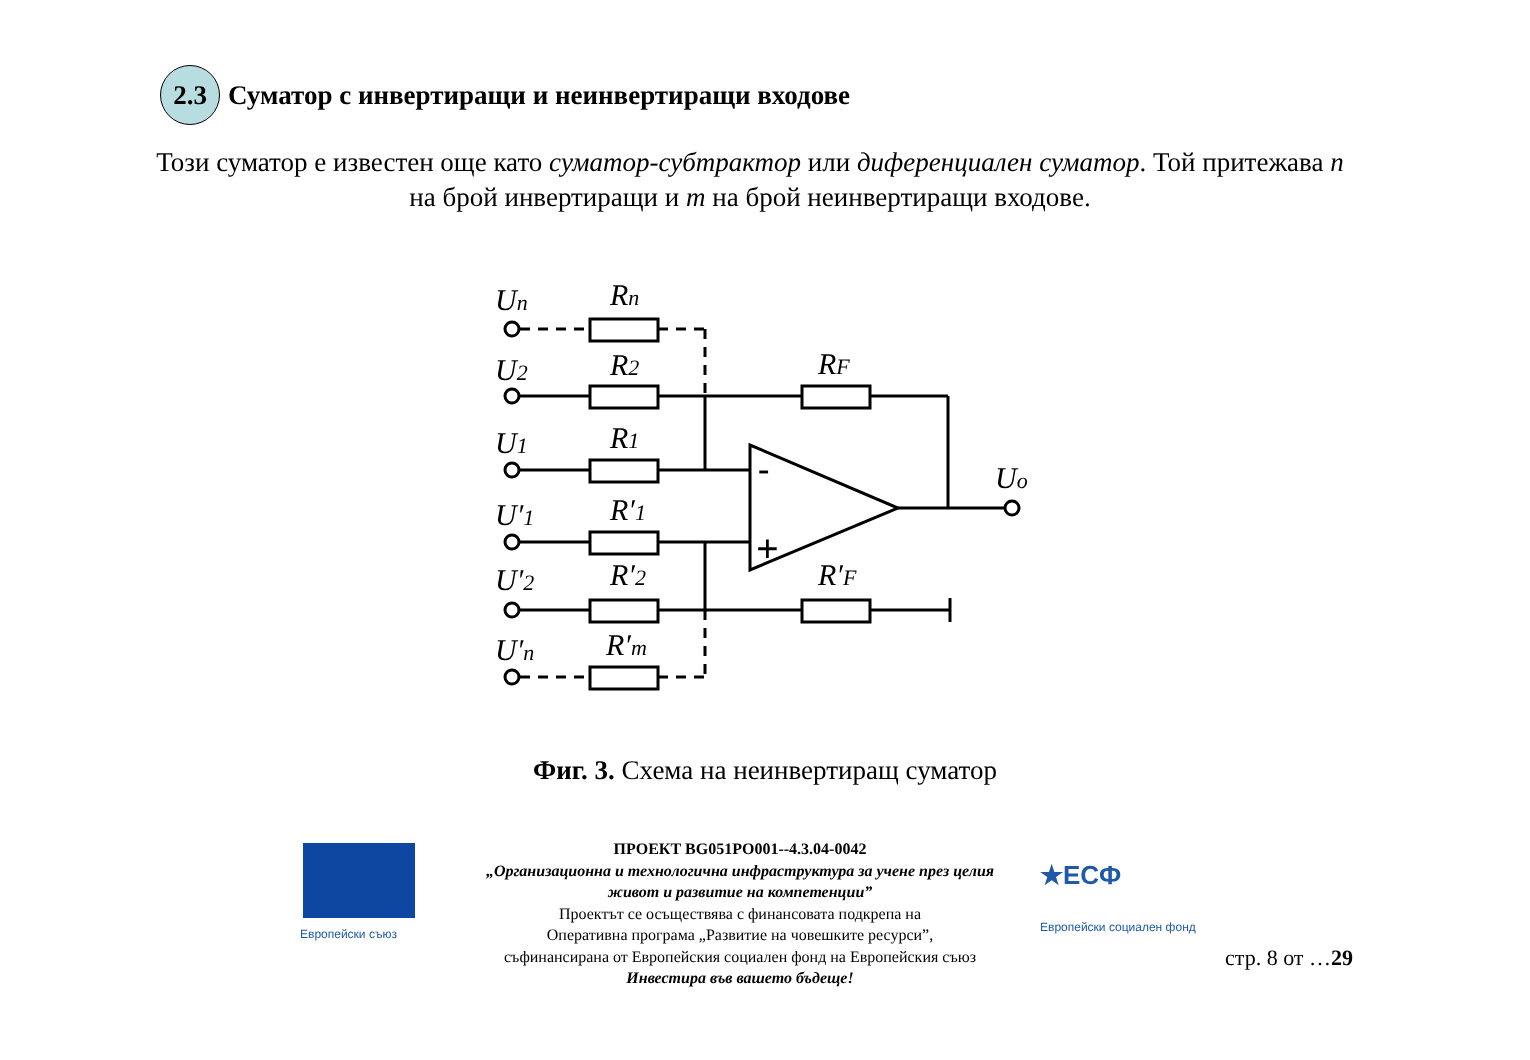2.3
Суматор с инвертиращи и неинвертиращи входове
Този суматор е известен още като суматор-субтрактор или диференциален суматор. Той притежава n на брой инвертиращи и m на брой неинвертиращи входове.
Un
Rn
U2
R2
RF
U1
R1
U′1
R′1
U′2
R′2
R′F
U′n
R′m
Uo
-
+
Фиг. 3. Схема на неинвертиращ суматор
Европейски съюз
ПРОЕКТ BG051PO001--4.3.04-0042
„Организационна и технологична инфраструктура за учене през целия живот и развитие на компетенции”
Проектът се осъществява с финансовата подкрепа на
Оперативна програма „Развитие на човешките ресурси”,
съфинансирана от Европейския социален фонд на Европейския съюз
Инвестира във вашето бъдеще!
★ЕСФ
Европейски социален фонд
стр. 8 от …29